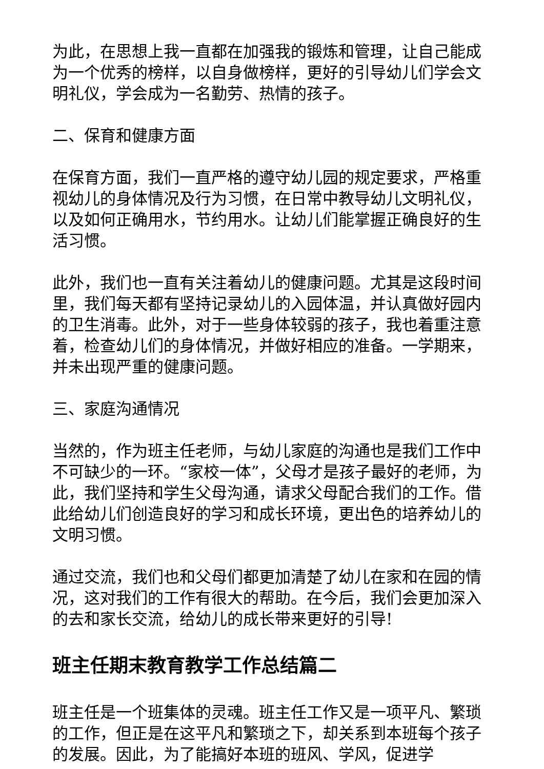为此，在思想上我一直都在加强我的锻炼和管理，让自己能成为一个优秀的榜样，以自身做榜样，更好的引导幼儿们学会文明礼仪，学会成为一名勤劳、热情的孩子。
二、保育和健康方面
在保育方面，我们一直严格的遵守幼儿园的规定要求，严格重视幼儿的身体情况及行为习惯，在日常中教导幼儿文明礼仪，以及如何正确用水，节约用水。让幼儿们能掌握正确良好的生活习惯。
此外，我们也一直有关注着幼儿的健康问题。尤其是这段时间里，我们每天都有坚持记录幼儿的入园体温，并认真做好园内的卫生消毒。此外，对于一些身体较弱的孩子，我也着重注意着，检查幼儿们的身体情况，并做好相应的准备。一学期来，并未出现严重的健康问题。
三、家庭沟通情况
当然的，作为班主任老师，与幼儿家庭的沟通也是我们工作中不可缺少的一环。“家校一体”，父母才是孩子最好的老师，为此，我们坚持和学生父母沟通，请求父母配合我们的工作。借此给幼儿们创造良好的学习和成长环境，更出色的培养幼儿的文明习惯。
通过交流，我们也和父母们都更加清楚了幼儿在家和在园的情况，这对我们的工作有很大的帮助。在今后，我们会更加深入的去和家长交流，给幼儿的成长带来更好的引导!
班主任期末教育教学工作总结篇二
班主任是一个班集体的灵魂。班主任工作又是一项平凡、繁琐的工作，但正是在这平凡和繁琐之下，却关系到本班每个孩子的发展。因此，为了能搞好本班的班风、学风，促进学